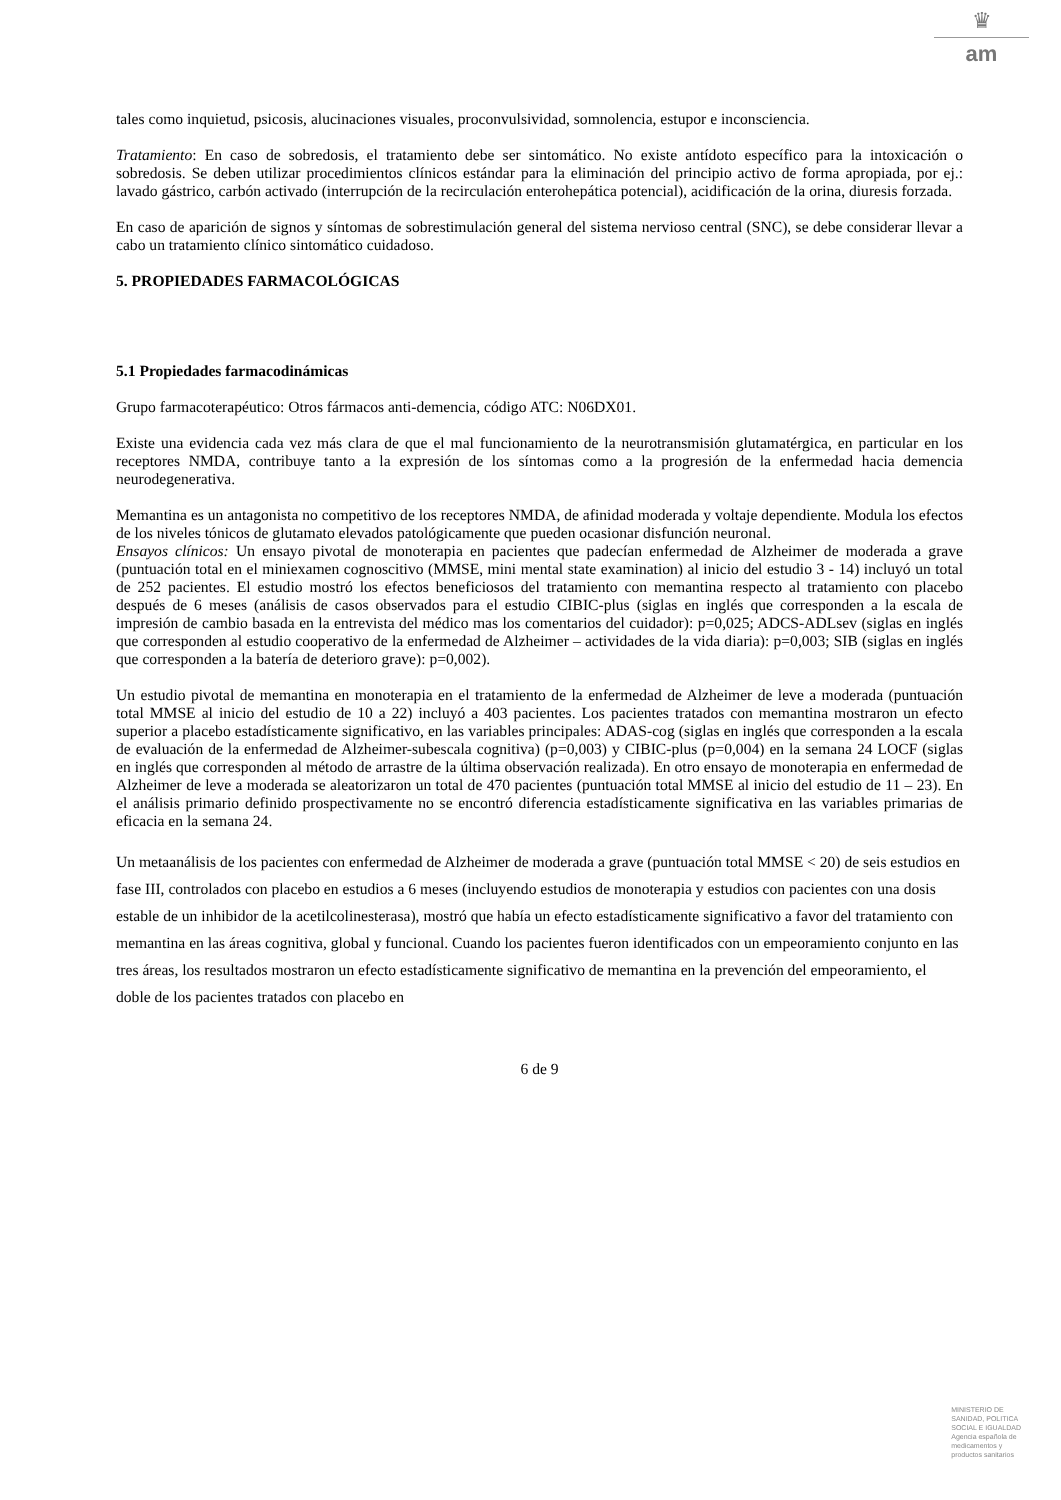♛
am
tales como inquietud, psicosis, alucinaciones visuales, proconvulsividad, somnolencia, estupor e inconsciencia.
Tratamiento: En caso de sobredosis, el tratamiento debe ser sintomático. No existe antídoto específico para la intoxicación o sobredosis. Se deben utilizar procedimientos clínicos estándar para la eliminación del principio activo de forma apropiada, por ej.: lavado gástrico, carbón activado (interrupción de la recirculación enterohepática potencial), acidificación de la orina, diuresis forzada.
En caso de aparición de signos y síntomas de sobrestimulación general del sistema nervioso central (SNC), se debe considerar llevar a cabo un tratamiento clínico sintomático cuidadoso.
5. PROPIEDADES FARMACOLÓGICAS
5.1 Propiedades farmacodinámicas
Grupo farmacoterapéutico: Otros fármacos anti-demencia, código ATC: N06DX01.
Existe una evidencia cada vez más clara de que el mal funcionamiento de la neurotransmisión glutamatérgica, en particular en los receptores NMDA, contribuye tanto a la expresión de los síntomas como a la progresión de la enfermedad hacia demencia neurodegenerativa.
Memantina es un antagonista no competitivo de los receptores NMDA, de afinidad moderada y voltaje dependiente. Modula los efectos de los niveles tónicos de glutamato elevados patológicamente que pueden ocasionar disfunción neuronal.
Ensayos clínicos: Un ensayo pivotal de monoterapia en pacientes que padecían enfermedad de Alzheimer de moderada a grave (puntuación total en el miniexamen cognoscitivo (MMSE, mini mental state examination) al inicio del estudio 3 - 14) incluyó un total de 252 pacientes. El estudio mostró los efectos beneficiosos del tratamiento con memantina respecto al tratamiento con placebo después de 6 meses (análisis de casos observados para el estudio CIBIC-plus (siglas en inglés que corresponden a la escala de impresión de cambio basada en la entrevista del médico mas los comentarios del cuidador): p=0,025; ADCS-ADLsev (siglas en inglés que corresponden al estudio cooperativo de la enfermedad de Alzheimer – actividades de la vida diaria): p=0,003; SIB (siglas en inglés que corresponden a la batería de deterioro grave): p=0,002).
Un estudio pivotal de memantina en monoterapia en el tratamiento de la enfermedad de Alzheimer de leve a moderada (puntuación total MMSE al inicio del estudio de 10 a 22) incluyó a 403 pacientes. Los pacientes tratados con memantina mostraron un efecto superior a placebo estadísticamente significativo, en las variables principales: ADAS-cog (siglas en inglés que corresponden a la escala de evaluación de la enfermedad de Alzheimer-subescala cognitiva) (p=0,003) y CIBIC-plus (p=0,004) en la semana 24 LOCF (siglas en inglés que corresponden al método de arrastre de la última observación realizada). En otro ensayo de monoterapia en enfermedad de Alzheimer de leve a moderada se aleatorizaron un total de 470 pacientes (puntuación total MMSE al inicio del estudio de 11 – 23). En el análisis primario definido prospectivamente no se encontró diferencia estadísticamente significativa en las variables primarias de eficacia en la semana 24.
Un metaanálisis de los pacientes con enfermedad de Alzheimer de moderada a grave (puntuación total MMSE < 20) de seis estudios en fase III, controlados con placebo en estudios a 6 meses (incluyendo estudios de monoterapia y estudios con pacientes con una dosis estable de un inhibidor de la acetilcolinesterasa), mostró que había un efecto estadísticamente significativo a favor del tratamiento con memantina en las áreas cognitiva, global y funcional. Cuando los pacientes fueron identificados con un empeoramiento conjunto en las tres áreas, los resultados mostraron un efecto estadísticamente significativo de memantina en la prevención del empeoramiento, el doble de los pacientes tratados con placebo en
6 de 9
MINISTERIO DE
SANIDAD, POLITICA
SOCIAL E IGUALDAD
Agencia española de
medicamentos y
productos sanitarios